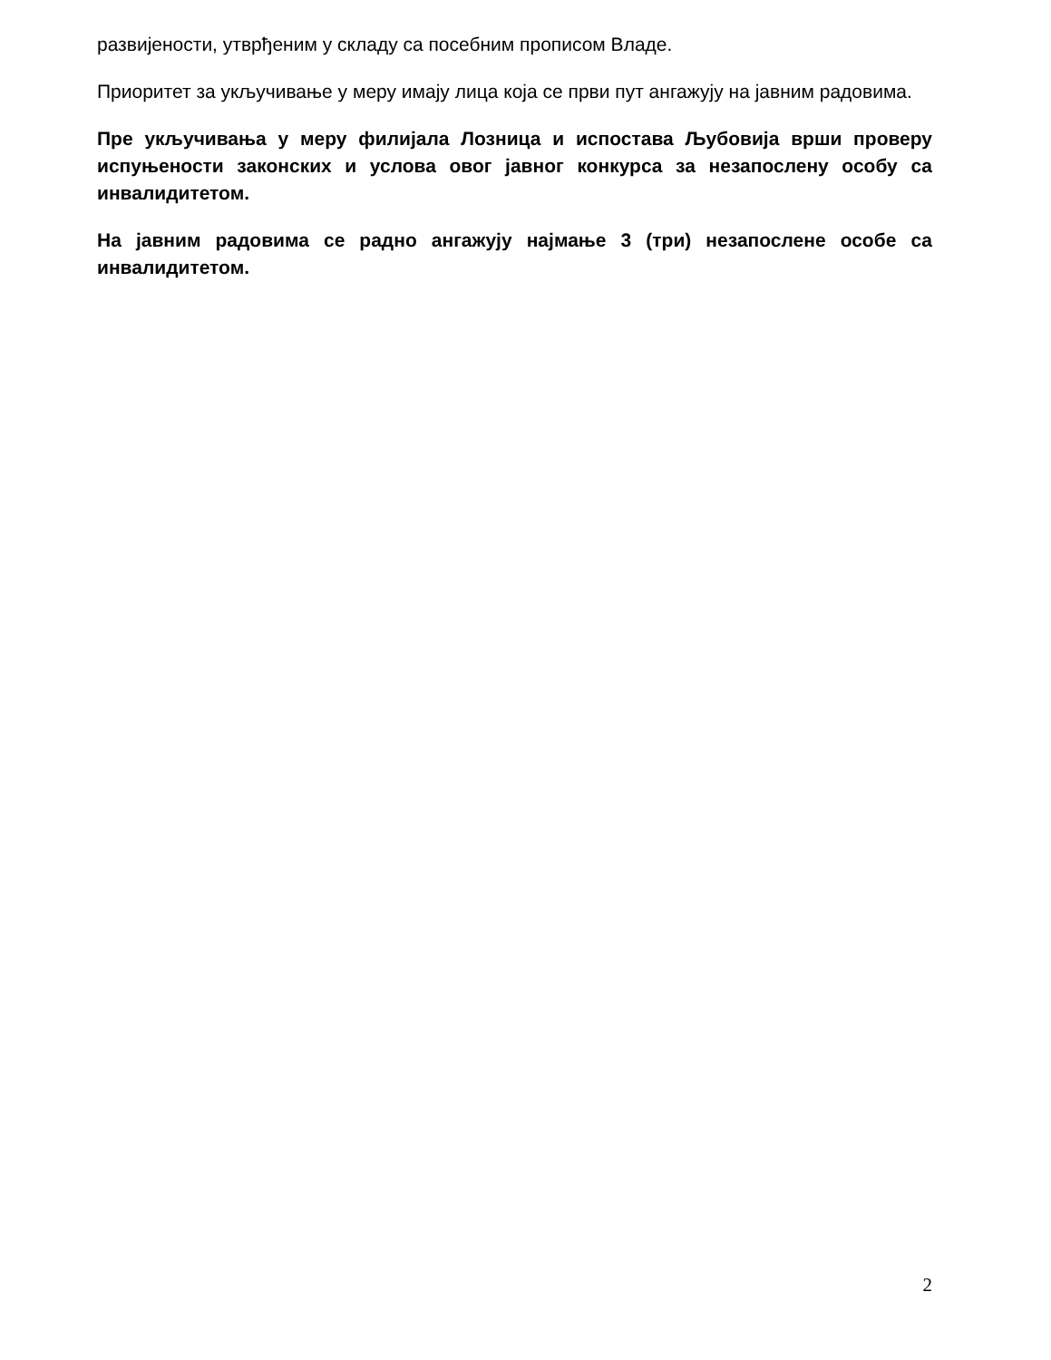развијености, утврђеним у складу са посебним прописом Владе.
Приоритет за укључивање у меру имају лица која се први пут ангажују на јавним радовима.
Пре укључивања у меру филијала Лозница и испостава Љубовија врши проверу испуњености законских и услова овог јавног конкурса за незапослену особу са инвалидитетом.
На јавним радовима се радно ангажују најмање 3 (три) незапослене особе са инвалидитетом.
2